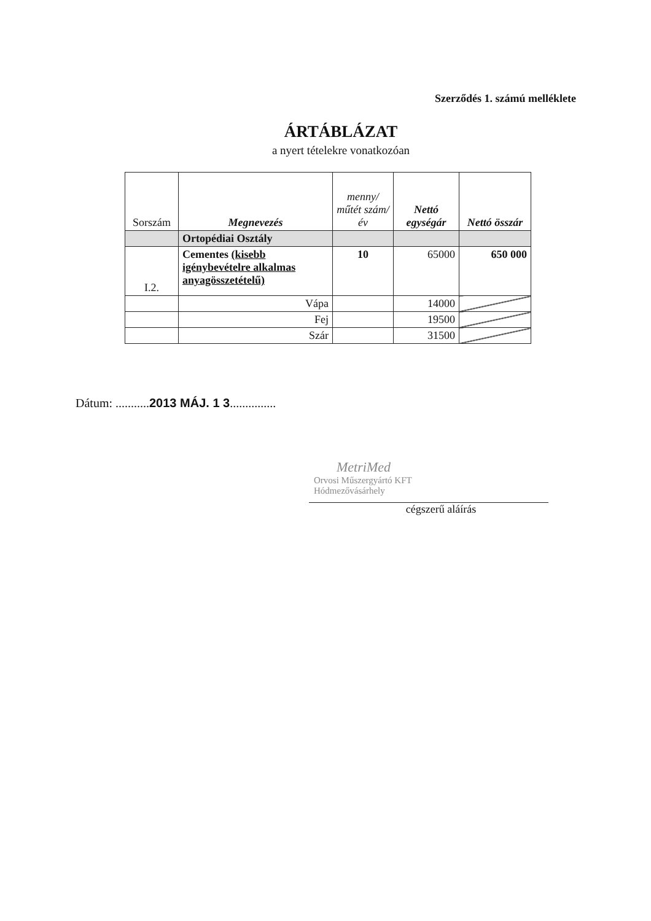Szerződés 1. számú melléklete
ÁRTÁBLÁZAT
a nyert tételekre vonatkozóan
| Sorszám | Megnevezés | menny/ műtét szám/ év | Nettó egységár | Nettó összár |
| --- | --- | --- | --- | --- |
| | Ortopédiai Osztály | | | |
| I.2. | Cementes (kisebb igénybevételre alkalmas anyagösszetételű) | 10 | 65000 | 650 000 |
| | Vápa | | 14000 | |
| | Fej | | 19500 | |
| | Szár | | 31500 | |
Dátum: ...........2013 MÁJ. 1 3...............
MetriMed
Orvosi Műszergyártó KFT
Hódmezővásárhely
cégszerű aláírás